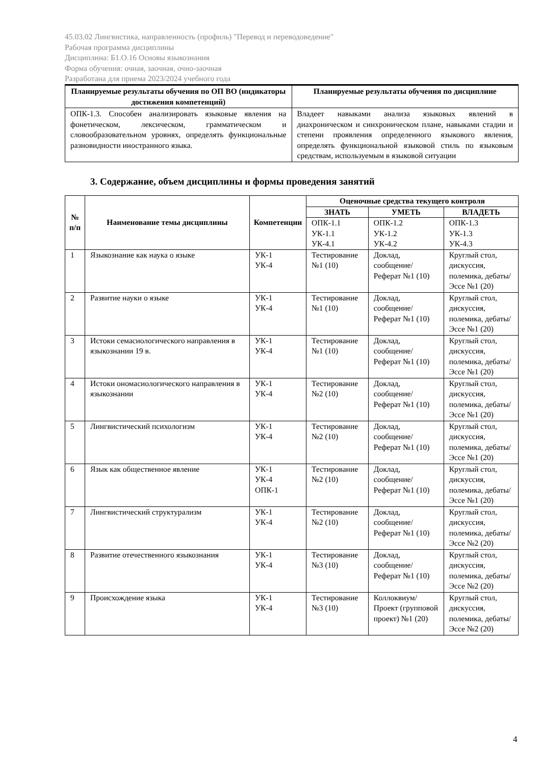45.03.02 Лингвистика, направленность (профиль) "Перевод и переводоведение"
Рабочая программа дисциплины
Дисциплина: Б1.О.16 Основы языкознания
Форма обучения: очная, заочная, очно-заочная
Разработана для приема 2023/2024 учебного года
| Планируемые результаты обучения по ОП ВО (индикаторы достижения компетенций) | Планируемые результаты обучения по дисциплине |
| --- | --- |
| ОПК-1.3. Способен анализировать языковые явления на фонетическом, лексическом, грамматическом и словообразовательном уровнях, определять функциональные разновидности иностранного языка. | Владеет навыками анализа языковых явлений в диахроническом и синхроническом плане, навыками стадии и степени проявления определенного языкового явления, определять функциональной языковой стиль по языковым средствам, используемым в языковой ситуации |
3. Содержание, объем дисциплины и формы проведения занятий
| № п/п | Наименование темы дисциплины | Компетенции | Оценочные средства текущего контроля | | |
| --- | --- | --- | --- | --- | --- |
| | | | ЗНАТЬ | УМЕТЬ | ВЛАДЕТЬ |
| | | | ОПК-1.1 УК-1.1 УК-4.1 | ОПК-1.2 УК-1.2 УК-4.2 | ОПК-1.3 УК-1.3 УК-4.3 |
| 1 | Языкознание как наука о языке | УК-1 УК-4 | Тестирование №1 (10) | Доклад, сообщение/ Реферат №1 (10) | Круглый стол, дискуссия, полемика, дебаты/Эссе №1 (20) |
| 2 | Развитие науки о языке | УК-1 УК-4 | Тестирование №1 (10) | Доклад, сообщение/ Реферат №1 (10) | Круглый стол, дискуссия, полемика, дебаты/Эссе №1 (20) |
| 3 | Истоки семасиологического направления в языкознании 19 в. | УК-1 УК-4 | Тестирование №1 (10) | Доклад, сообщение/ Реферат №1 (10) | Круглый стол, дискуссия, полемика, дебаты/Эссе №1 (20) |
| 4 | Истоки ономасиологического направления в языкознании | УК-1 УК-4 | Тестирование №2 (10) | Доклад, сообщение/ Реферат №1 (10) | Круглый стол, дискуссия, полемика, дебаты/Эссе №1 (20) |
| 5 | Лингвистический психологизм | УК-1 УК-4 | Тестирование №2 (10) | Доклад, сообщение/ Реферат №1 (10) | Круглый стол, дискуссия, полемика, дебаты/Эссе №1 (20) |
| 6 | Язык как общественное явление | УК-1 УК-4 ОПК-1 | Тестирование №2 (10) | Доклад, сообщение/ Реферат №1 (10) | Круглый стол, дискуссия, полемика, дебаты/Эссе №1 (20) |
| 7 | Лингвистический структурализм | УК-1 УК-4 | Тестирование №2 (10) | Доклад, сообщение/ Реферат №1 (10) | Круглый стол, дискуссия, полемика, дебаты/Эссе №2 (20) |
| 8 | Развитие отечественного языкознания | УК-1 УК-4 | Тестирование №3 (10) | Доклад, сообщение/ Реферат №1 (10) | Круглый стол, дискуссия, полемика, дебаты/Эссе №2 (20) |
| 9 | Происхождение языка | УК-1 УК-4 | Тестирование №3 (10) | Коллоквиум/ Проект (групповой проект) №1 (20) | Круглый стол, дискуссия, полемика, дебаты/Эссе №2 (20) |
4